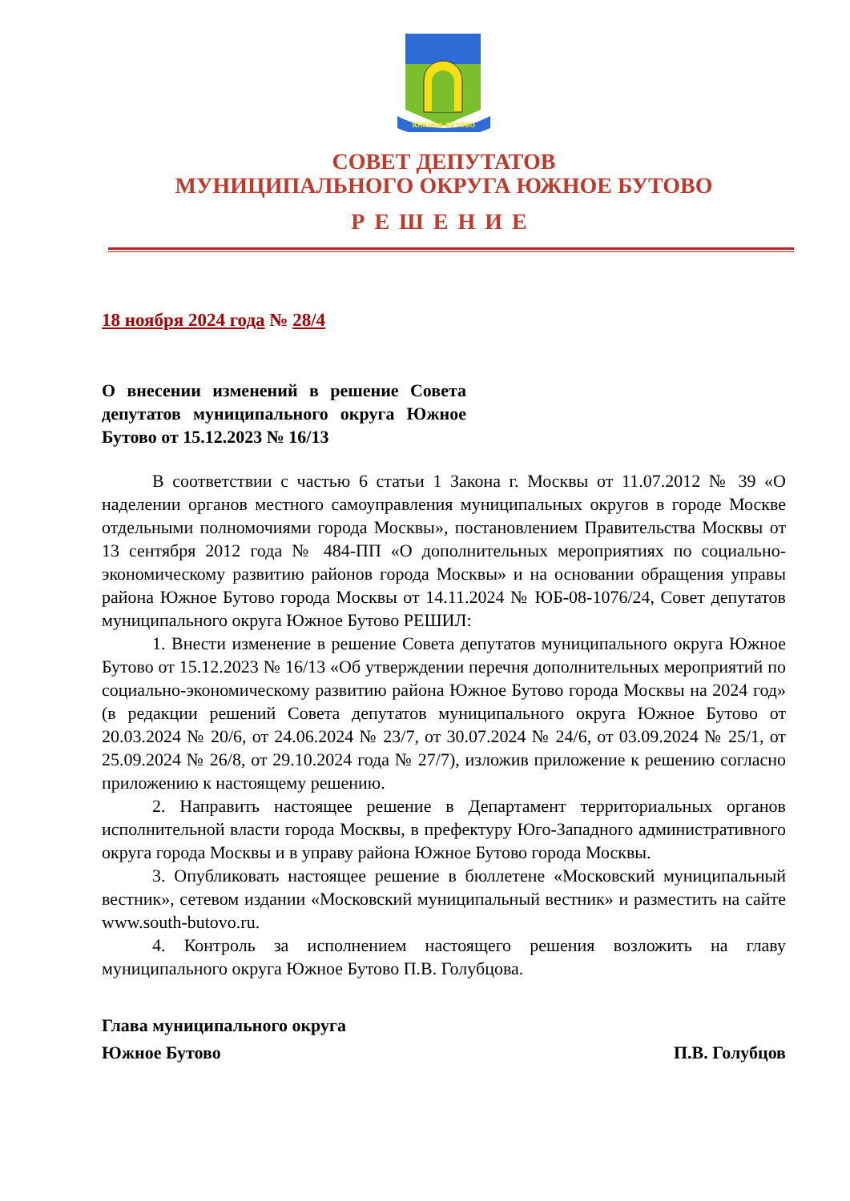ЮЖНОЕ БУТОВО
СОВЕТ ДЕПУТАТОВ
МУНИЦИПАЛЬНОГО ОКРУГА ЮЖНОЕ БУТОВО
РЕШЕНИЕ
18 ноября 2024 года № 28/4
О внесении изменений в решение Совета депутатов муниципального округа Южное Бутово от 15.12.2023 № 16/13
В соответствии с частью 6 статьи 1 Закона г. Москвы от 11.07.2012 № 39 «О наделении органов местного самоуправления муниципальных округов в городе Москве отдельными полномочиями города Москвы», постановлением Правительства Москвы от 13 сентября 2012 года № 484-ПП «О дополнительных мероприятиях по социально-экономическому развитию районов города Москвы» и на основании обращения управы района Южное Бутово города Москвы от 14.11.2024 № ЮБ-08-1076/24, Совет депутатов муниципального округа Южное Бутово РЕШИЛ:
1. Внести изменение в решение Совета депутатов муниципального округа Южное Бутово от 15.12.2023 № 16/13 «Об утверждении перечня дополнительных мероприятий по социально-экономическому развитию района Южное Бутово города Москвы на 2024 год» (в редакции решений Совета депутатов муниципального округа Южное Бутово от 20.03.2024 № 20/6, от 24.06.2024 № 23/7, от 30.07.2024 № 24/6, от 03.09.2024 № 25/1, от 25.09.2024 № 26/8, от 29.10.2024 года № 27/7), изложив приложение к решению согласно приложению к настоящему решению.
2. Направить настоящее решение в Департамент территориальных органов исполнительной власти города Москвы, в префектуру Юго-Западного административного округа города Москвы и в управу района Южное Бутово города Москвы.
3. Опубликовать настоящее решение в бюллетене «Московский муниципальный вестник», сетевом издании «Московский муниципальный вестник» и разместить на сайте www.south-butovo.ru.
4. Контроль за исполнением настоящего решения возложить на главу муниципального округа Южное Бутово П.В. Голубцова.
Глава муниципального округа
Южное Бутово П.В. Голубцов